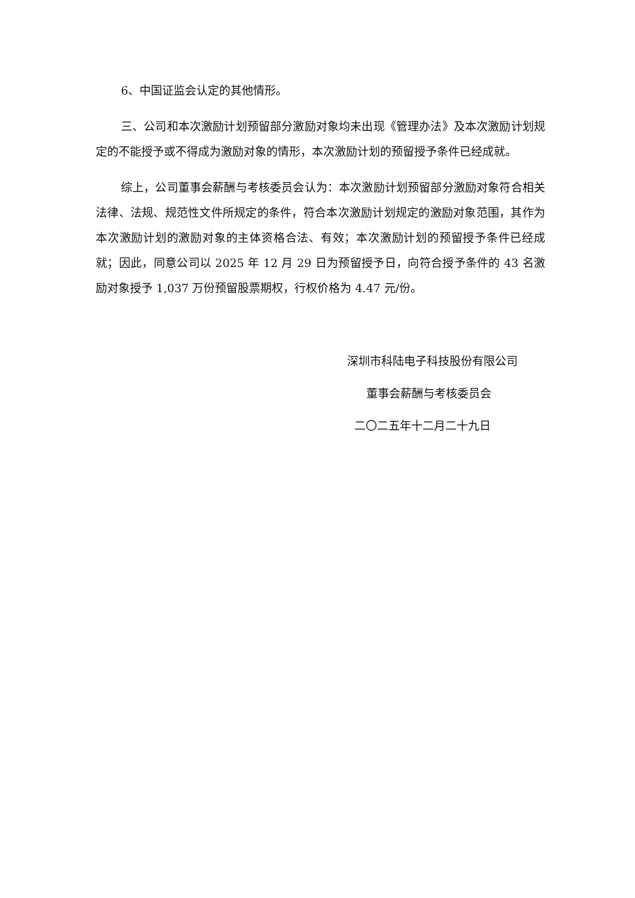6、中国证监会认定的其他情形。
三、公司和本次激励计划预留部分激励对象均未出现《管理办法》及本次激励计划规定的不能授予或不得成为激励对象的情形，本次激励计划的预留授予条件已经成就。
综上，公司董事会薪酬与考核委员会认为：本次激励计划预留部分激励对象符合相关法律、法规、规范性文件所规定的条件，符合本次激励计划规定的激励对象范围，其作为本次激励计划的激励对象的主体资格合法、有效；本次激励计划的预留授予条件已经成就；因此，同意公司以 2025 年 12 月 29 日为预留授予日，向符合授予条件的 43 名激励对象授予 1,037 万份预留股票期权，行权价格为 4.47 元/份。
深圳市科陆电子科技股份有限公司
董事会薪酬与考核委员会
二〇二五年十二月二十九日